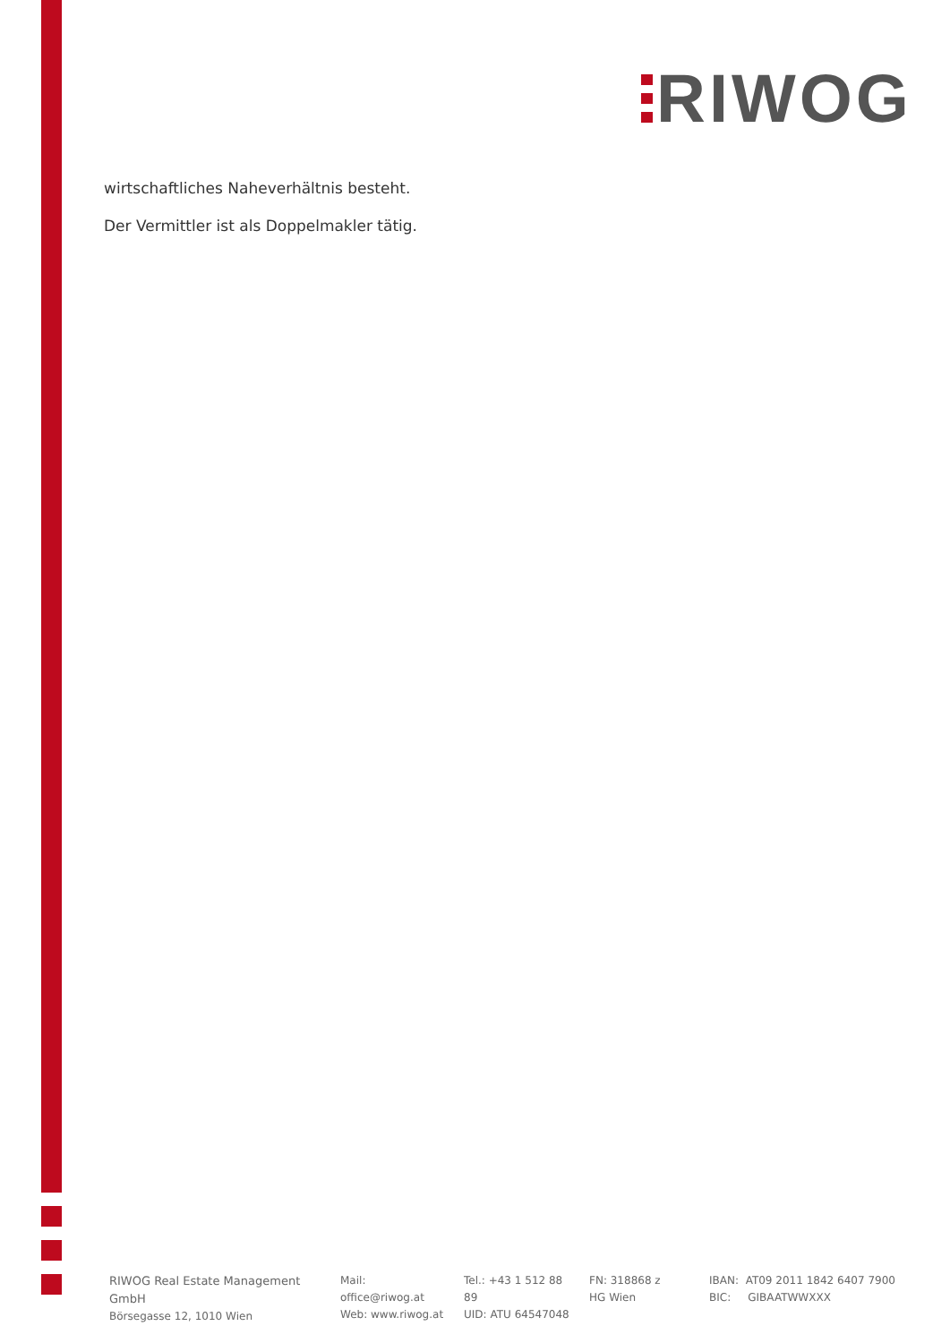RIWOG
wirtschaftliches Naheverhältnis besteht.
Der Vermittler ist als Doppelmakler tätig.
RIWOG Real Estate Management GmbH
Börsegasse 12, 1010 Wien
Mail: office@riwog.at
Web: www.riwog.at
Tel.: +43 1 512 88 89
UID: ATU 64547048
FN: 318868 z
HG Wien
IBAN: AT09 2011 1842 6407 7900
BIC: GIBAATWWXXX